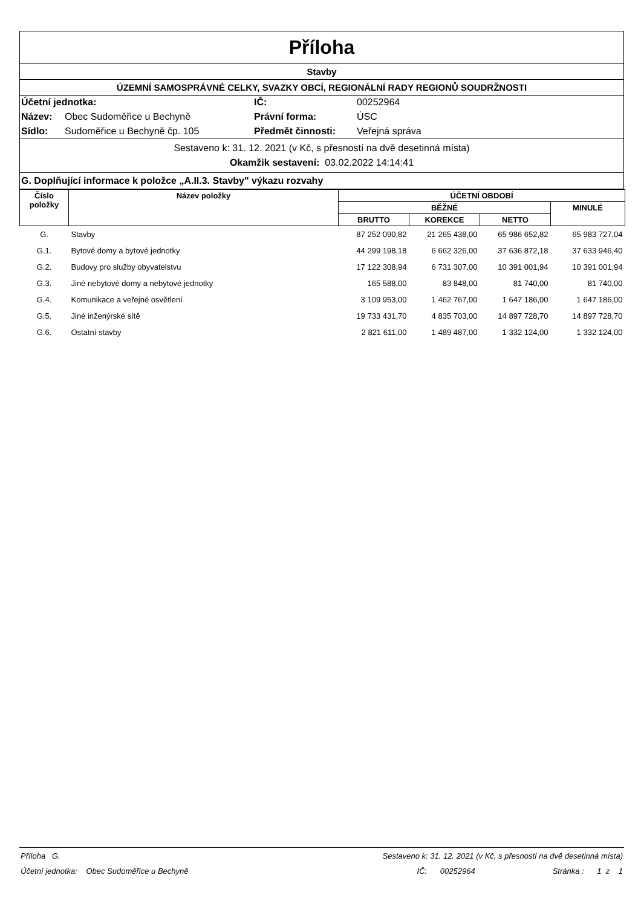Příloha
Stavby
ÚZEMNÍ SAMOSPRÁVNÉ CELKY, SVAZKY OBCÍ, REGIONÁLNÍ RADY REGIONŮ SOUDRŽNOSTI
Účetní jednotka: IČ: 00252964 Název: Obec Sudoměřice u Bechyně Právní forma: ÚSC Sídlo: Sudoměřice u Bechyně čp. 105 Předmět činnosti: Veřejná správa
Sestaveno k: 31. 12. 2021 (v Kč, s přesností na dvě desetinná místa)
Okamžik sestavení: 03.02.2022 14:14:41
G. Doplňující informace k položce „A.II.3. Stavby" výkazu rozvahy
| Číslo položky | Název položky | ÚČETNÍ OBDOBÍ | | | |
| --- | --- | --- | --- | --- | --- |
| | | BĚŽNÉ | | | MINULÉ |
| | | BRUTTO | KOREKCE | NETTO | |
| G. | Stavby | 87 252 090,82 | 21 265 438,00 | 65 986 652,82 | 65 983 727,04 |
| G.1. | Bytové domy a bytové jednotky | 44 299 198,18 | 6 662 326,00 | 37 636 872,18 | 37 633 946,40 |
| G.2. | Budovy pro služby obyvatelstvu | 17 122 308,94 | 6 731 307,00 | 10 391 001,94 | 10 391 001,94 |
| G.3. | Jiné nebytové domy a nebytové jednotky | 165 588,00 | 83 848,00 | 81 740,00 | 81 740,00 |
| G.4. | Komunikace a veřejné osvětlení | 3 109 953,00 | 1 462 767,00 | 1 647 186,00 | 1 647 186,00 |
| G.5. | Jiné inženýrské sítě | 19 733 431,70 | 4 835 703,00 | 14 897 728,70 | 14 897 728,70 |
| G.6. | Ostatní stavby | 2 821 611,00 | 1 489 487,00 | 1 332 124,00 | 1 332 124,00 |
Příloha G. Sestaveno k: 31. 12. 2021 (v Kč, s přesností na dvě desetinná místa)
Účetní jednotka: Obec Sudoměřice u Bechyně IČ: 00252964 Stránka : 1 z 1